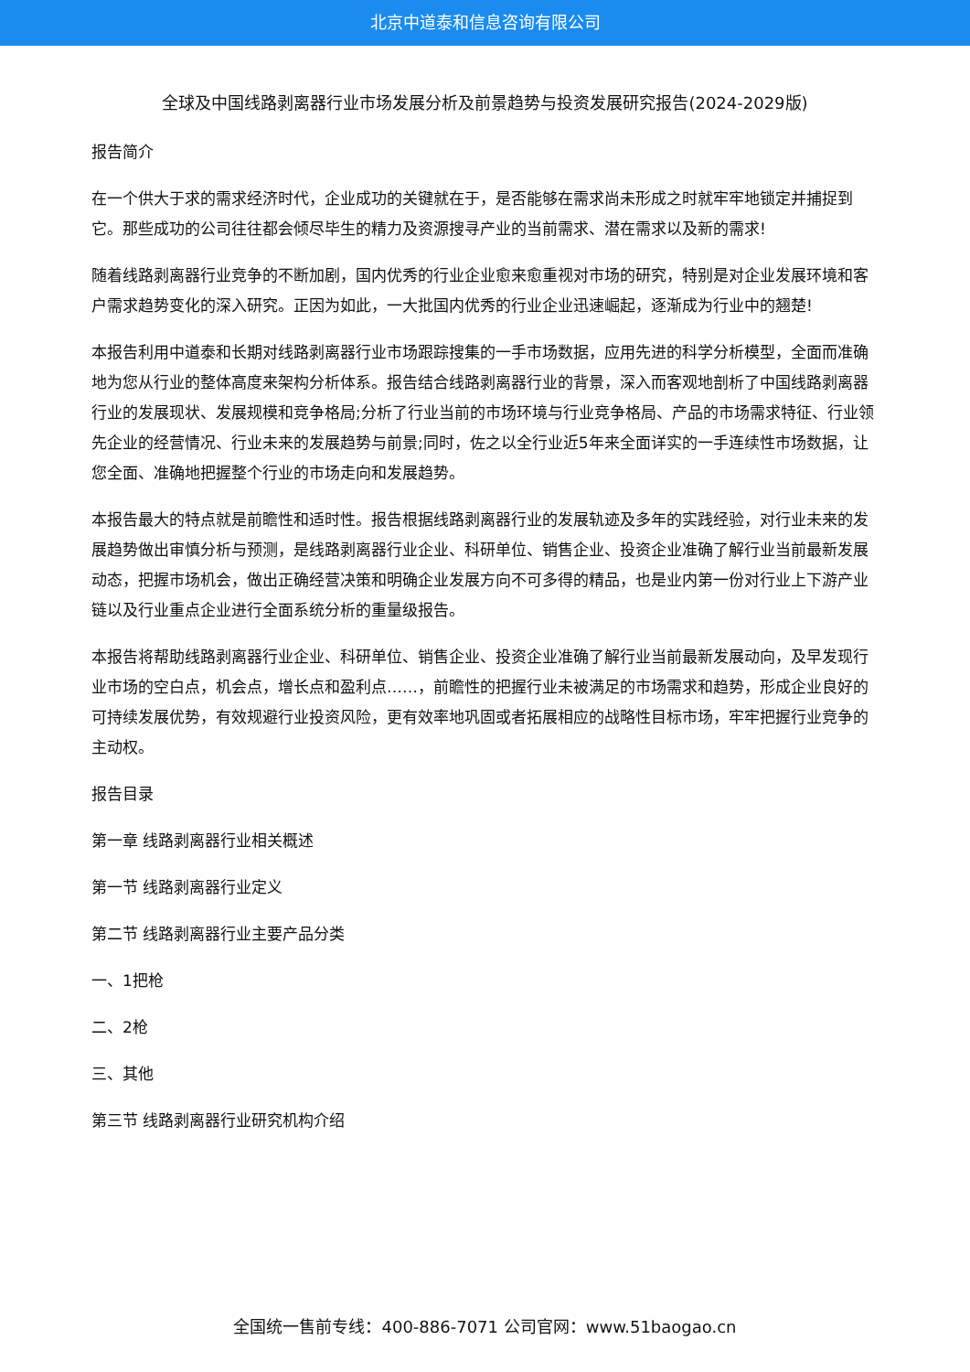北京中道泰和信息咨询有限公司
全球及中国线路剥离器行业市场发展分析及前景趋势与投资发展研究报告(2024-2029版)
报告简介
在一个供大于求的需求经济时代，企业成功的关键就在于，是否能够在需求尚未形成之时就牢牢地锁定并捕捉到它。那些成功的公司往往都会倾尽毕生的精力及资源搜寻产业的当前需求、潜在需求以及新的需求!
随着线路剥离器行业竞争的不断加剧，国内优秀的行业企业愈来愈重视对市场的研究，特别是对企业发展环境和客户需求趋势变化的深入研究。正因为如此，一大批国内优秀的行业企业迅速崛起，逐渐成为行业中的翘楚!
本报告利用中道泰和长期对线路剥离器行业市场跟踪搜集的一手市场数据，应用先进的科学分析模型，全面而准确地为您从行业的整体高度来架构分析体系。报告结合线路剥离器行业的背景，深入而客观地剖析了中国线路剥离器行业的发展现状、发展规模和竞争格局;分析了行业当前的市场环境与行业竞争格局、产品的市场需求特征、行业领先企业的经营情况、行业未来的发展趋势与前景;同时，佐之以全行业近5年来全面详实的一手连续性市场数据，让您全面、准确地把握整个行业的市场走向和发展趋势。
本报告最大的特点就是前瞻性和适时性。报告根据线路剥离器行业的发展轨迹及多年的实践经验，对行业未来的发展趋势做出审慎分析与预测，是线路剥离器行业企业、科研单位、销售企业、投资企业准确了解行业当前最新发展动态，把握市场机会，做出正确经营决策和明确企业发展方向不可多得的精品，也是业内第一份对行业上下游产业链以及行业重点企业进行全面系统分析的重量级报告。
本报告将帮助线路剥离器行业企业、科研单位、销售企业、投资企业准确了解行业当前最新发展动向，及早发现行业市场的空白点，机会点，增长点和盈利点……，前瞻性的把握行业未被满足的市场需求和趋势，形成企业良好的可持续发展优势，有效规避行业投资风险，更有效率地巩固或者拓展相应的战略性目标市场，牢牢把握行业竞争的主动权。
报告目录
第一章 线路剥离器行业相关概述
第一节 线路剥离器行业定义
第二节 线路剥离器行业主要产品分类
一、1把枪
二、2枪
三、其他
第三节 线路剥离器行业研究机构介绍
全国统一售前专线：400-886-7071 公司官网：www.51baogao.cn